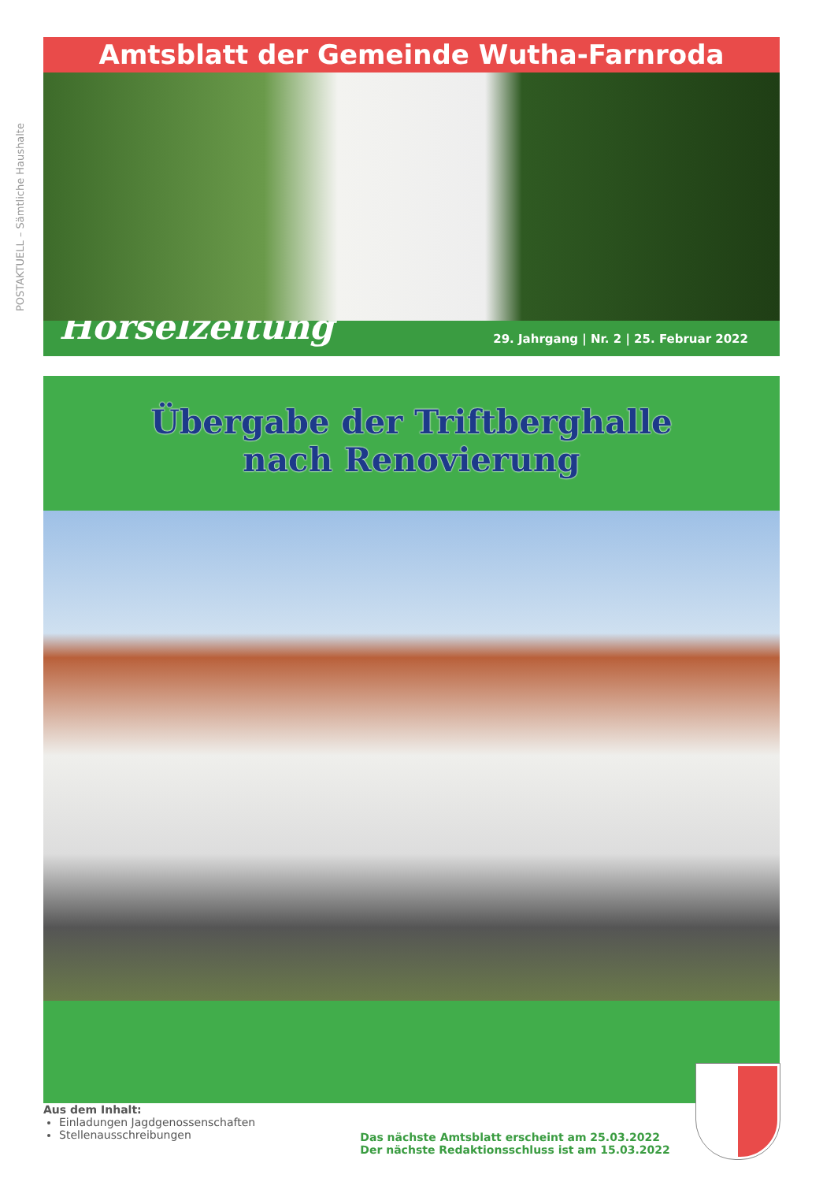POSTAKTUELL – Sämtliche Haushalte
Amtsblatt der Gemeinde Wutha-Farnroda
Hörselzeitung 29. Jahrgang | Nr. 2 | 25. Februar 2022
Übergabe der Triftberghalle
nach Renovierung
Aus dem Inhalt:
Einladungen Jagdgenossenschaften
Stellenausschreibungen
Das nächste Amtsblatt erscheint am 25.03.2022
Der nächste Redaktionsschluss ist am 15.03.2022